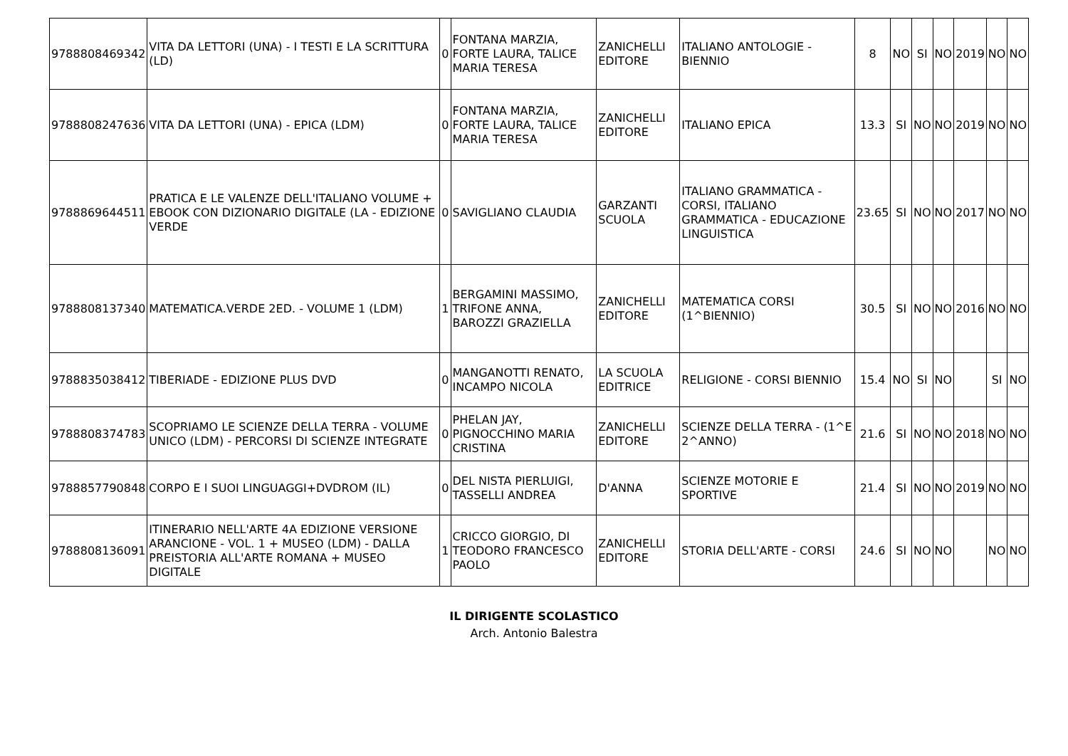| 9788808469342 | VITA DA LETTORI (UNA) - I TESTI E LA SCRITTURA (LD) | 0 | FONTANA MARZIA, FORTE LAURA, TALICE MARIA TERESA | ZANICHELLI EDITORE | ITALIANO ANTOLOGIE - BIENNIO | 8 | NO | SI | NO | 2019 | NO | NO |
| 9788808247636 | VITA DA LETTORI (UNA) - EPICA (LDM) | 0 | FONTANA MARZIA, FORTE LAURA, TALICE MARIA TERESA | ZANICHELLI EDITORE | ITALIANO EPICA | 13.3 | SI | NO | NO | 2019 | NO | NO |
| 9788869644511 | PRATICA E LE VALENZE DELL'ITALIANO VOLUME + EBOOK CON DIZIONARIO DIGITALE (LA - EDIZIONE VERDE | 0 | SAVIGLIANO CLAUDIA | GARZANTI SCUOLA | ITALIANO GRAMMATICA - CORSI, ITALIANO GRAMMATICA - EDUCAZIONE LINGUISTICA | 23.65 | SI | NO | NO | 2017 | NO | NO |
| 9788808137340 | MATEMATICA.VERDE 2ED. - VOLUME 1 (LDM) | 1 | BERGAMINI MASSIMO, TRIFONE ANNA, BAROZZI GRAZIELLA | ZANICHELLI EDITORE | MATEMATICA CORSI (1^BIENNIO) | 30.5 | SI | NO | NO | 2016 | NO | NO |
| 9788835038412 | TIBERIADE - EDIZIONE PLUS DVD | 0 | MANGANOTTI RENATO, INCAMPO NICOLA | LA SCUOLA EDITRICE | RELIGIONE - CORSI BIENNIO | 15.4 | NO | SI | NO | | SI | NO |
| 9788808374783 | SCOPRIAMO LE SCIENZE DELLA TERRA - VOLUME UNICO (LDM) - PERCORSI DI SCIENZE INTEGRATE | 0 | PHELAN JAY, PIGNOCCHINO MARIA CRISTINA | ZANICHELLI EDITORE | SCIENZE DELLA TERRA - (1^E 2^ANNO) | 21.6 | SI | NO | NO | 2018 | NO | NO |
| 9788857790848 | CORPO E I SUOI LINGUAGGI+DVDROM (IL) | 0 | DEL NISTA PIERLUIGI, TASSELLI ANDREA | D'ANNA | SCIENZE MOTORIE E SPORTIVE | 21.4 | SI | NO | NO | 2019 | NO | NO |
| 9788808136091 | ITINERARIO NELL'ARTE 4A EDIZIONE VERSIONE ARANCIONE - VOL. 1 + MUSEO (LDM) - DALLA PREISTORIA ALL'ARTE ROMANA + MUSEO DIGITALE | 1 | CRICCO GIORGIO, DI TEODORO FRANCESCO PAOLO | ZANICHELLI EDITORE | STORIA DELL'ARTE - CORSI | 24.6 | SI | NO | NO | | NO | NO |
IL DIRIGENTE SCOLASTICO
Arch. Antonio Balestra